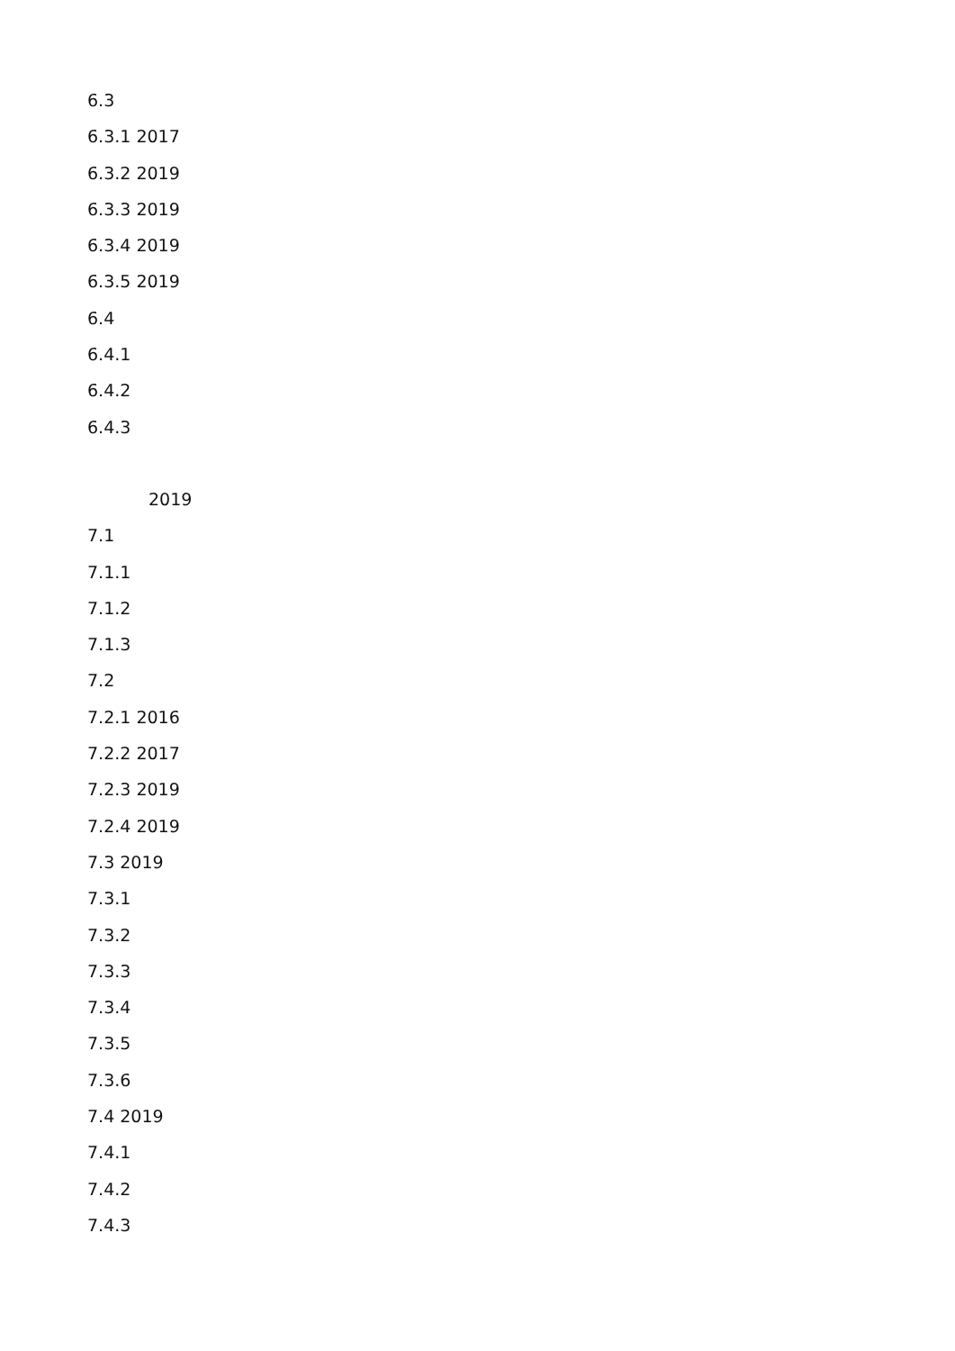6.3
6.3.1 2017
6.3.2 2019
6.3.3 2019
6.3.4 2019
6.3.5 2019
6.4
6.4.1
6.4.2
6.4.3
2019
7.1
7.1.1
7.1.2
7.1.3
7.2
7.2.1 2016
7.2.2 2017
7.2.3 2019
7.2.4 2019
7.3 2019
7.3.1
7.3.2
7.3.3
7.3.4
7.3.5
7.3.6
7.4 2019
7.4.1
7.4.2
7.4.3